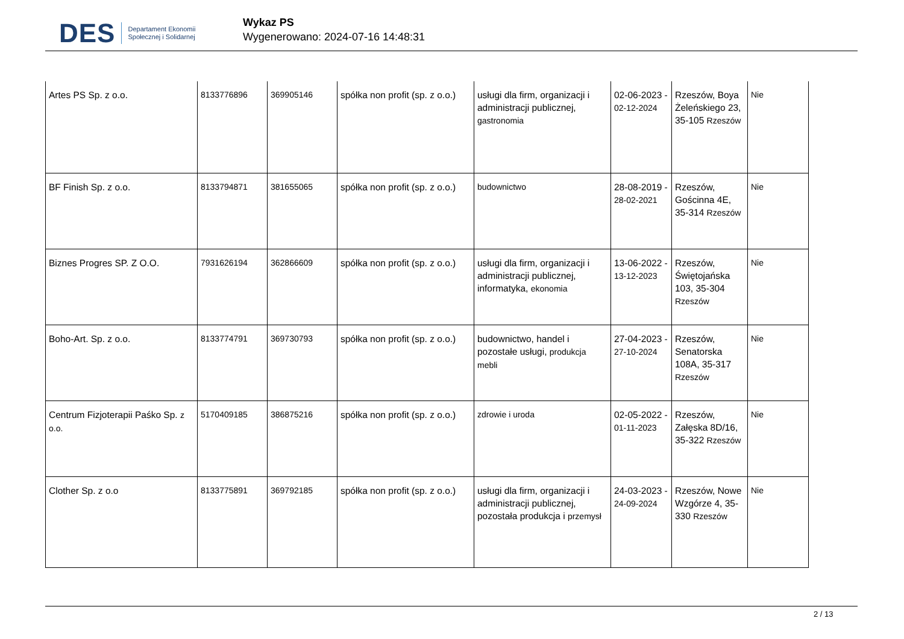DES Departament Ekonomii
Społecznej i Solidarnej
Wykaz PS
Wygenerowano: 2024-07-16 14:48:31
| Artes PS Sp. z o.o. | 8133776896 | 369905146 | spółka non profit (sp. z o.o.) | usługi dla firm, organizacji i administracji publicznej, gastronomia | 02-06-2023 - 02-12-2024 | Rzeszów, Boya Żeleńskiego 23, 35-105 Rzeszów | Nie |
| BF Finish Sp. z o.o. | 8133794871 | 381655065 | spółka non profit (sp. z o.o.) | budownictwo | 28-08-2019 - 28-02-2021 | Rzeszów, Gościnna 4E, 35-314 Rzeszów | Nie |
| Biznes Progres SP. Z O.O. | 7931626194 | 362866609 | spółka non profit (sp. z o.o.) | usługi dla firm, organizacji i administracji publicznej, informatyka, ekonomia | 13-06-2022 - 13-12-2023 | Rzeszów, Świętojańska 103, 35-304 Rzeszów | Nie |
| Boho-Art. Sp. z o.o. | 8133774791 | 369730793 | spółka non profit (sp. z o.o.) | budownictwo, handel i pozostałe usługi, produkcja mebli | 27-04-2023 - 27-10-2024 | Rzeszów, Senatorska 108A, 35-317 Rzeszów | Nie |
| Centrum Fizjoterapii Paśko Sp. z o.o. | 5170409185 | 386875216 | spółka non profit (sp. z o.o.) | zdrowie i uroda | 02-05-2022 - 01-11-2023 | Rzeszów, Załęska 8D/16, 35-322 Rzeszów | Nie |
| Clother Sp. z o.o | 8133775891 | 369792185 | spółka non profit (sp. z o.o.) | usługi dla firm, organizacji i administracji publicznej, pozostała produkcja i przemysł | 24-03-2023 - 24-09-2024 | Rzeszów, Nowe Wzgórze 4, 35-330 Rzeszów | Nie |
2 / 13